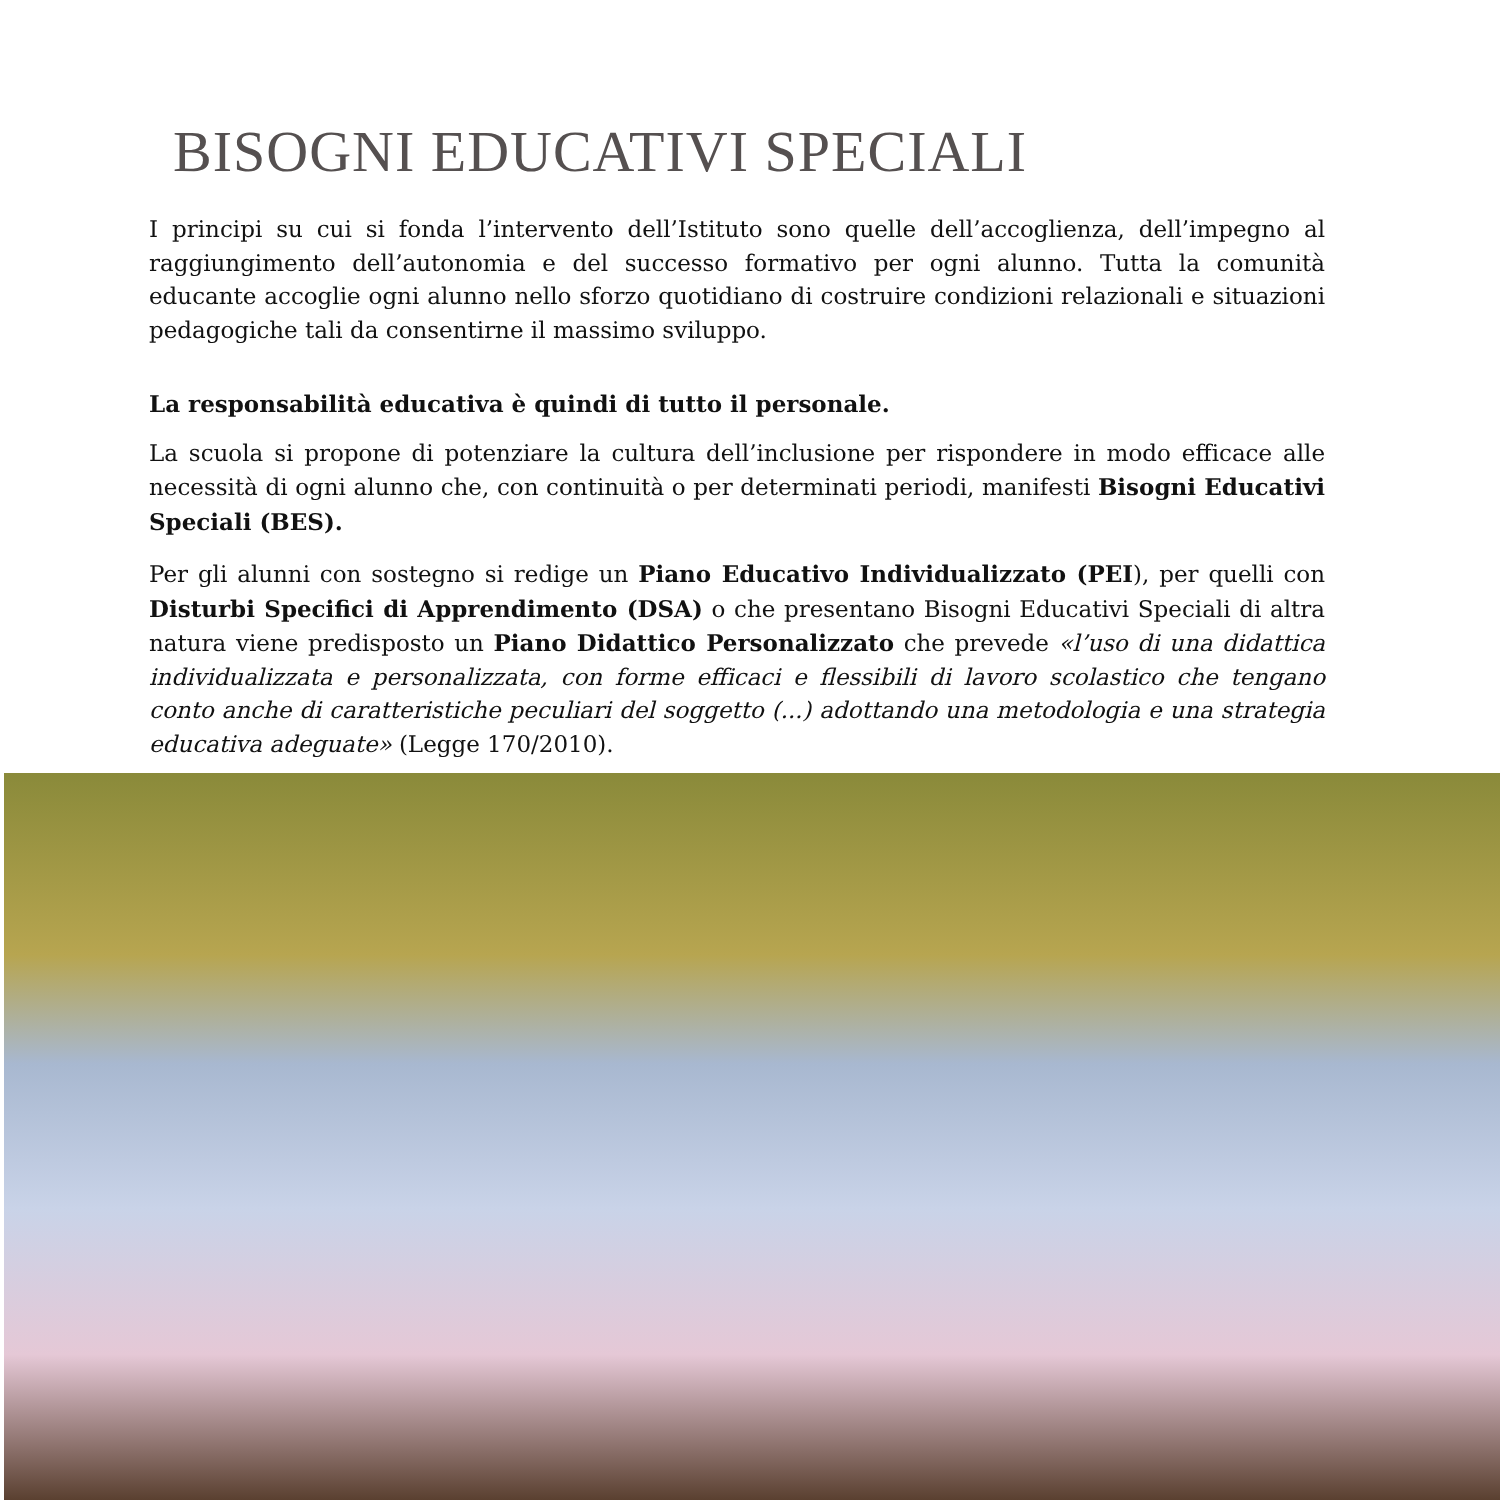BISOGNI EDUCATIVI SPECIALI
I principi su cui si fonda l’intervento dell’Istituto sono quelle dell’accoglienza, dell’impegno al raggiungimento dell’autonomia e del successo formativo per ogni alunno. Tutta la comunità educante accoglie ogni alunno nello sforzo quotidiano di costruire condizioni relazionali e situazioni pedagogiche tali da consentirne il massimo sviluppo.
La responsabilità educativa è quindi di tutto il personale.
La scuola si propone di potenziare la cultura dell’inclusione per rispondere in modo efficace alle necessità di ogni alunno che, con continuità o per determinati periodi, manifesti Bisogni Educativi Speciali (BES).
Per gli alunni con sostegno si redige un Piano Educativo Individualizzato (PEI), per quelli con Disturbi Specifici di Apprendimento (DSA) o che presentano Bisogni Educativi Speciali di altra natura viene predisposto un Piano Didattico Personalizzato che prevede «l’uso di una didattica individualizzata e personalizzata, con forme efficaci e flessibili di lavoro scolastico che tengano conto anche di caratteristiche peculiari del soggetto (...) adottando una metodologia e una strategia educativa adeguate» (Legge 170/2010).